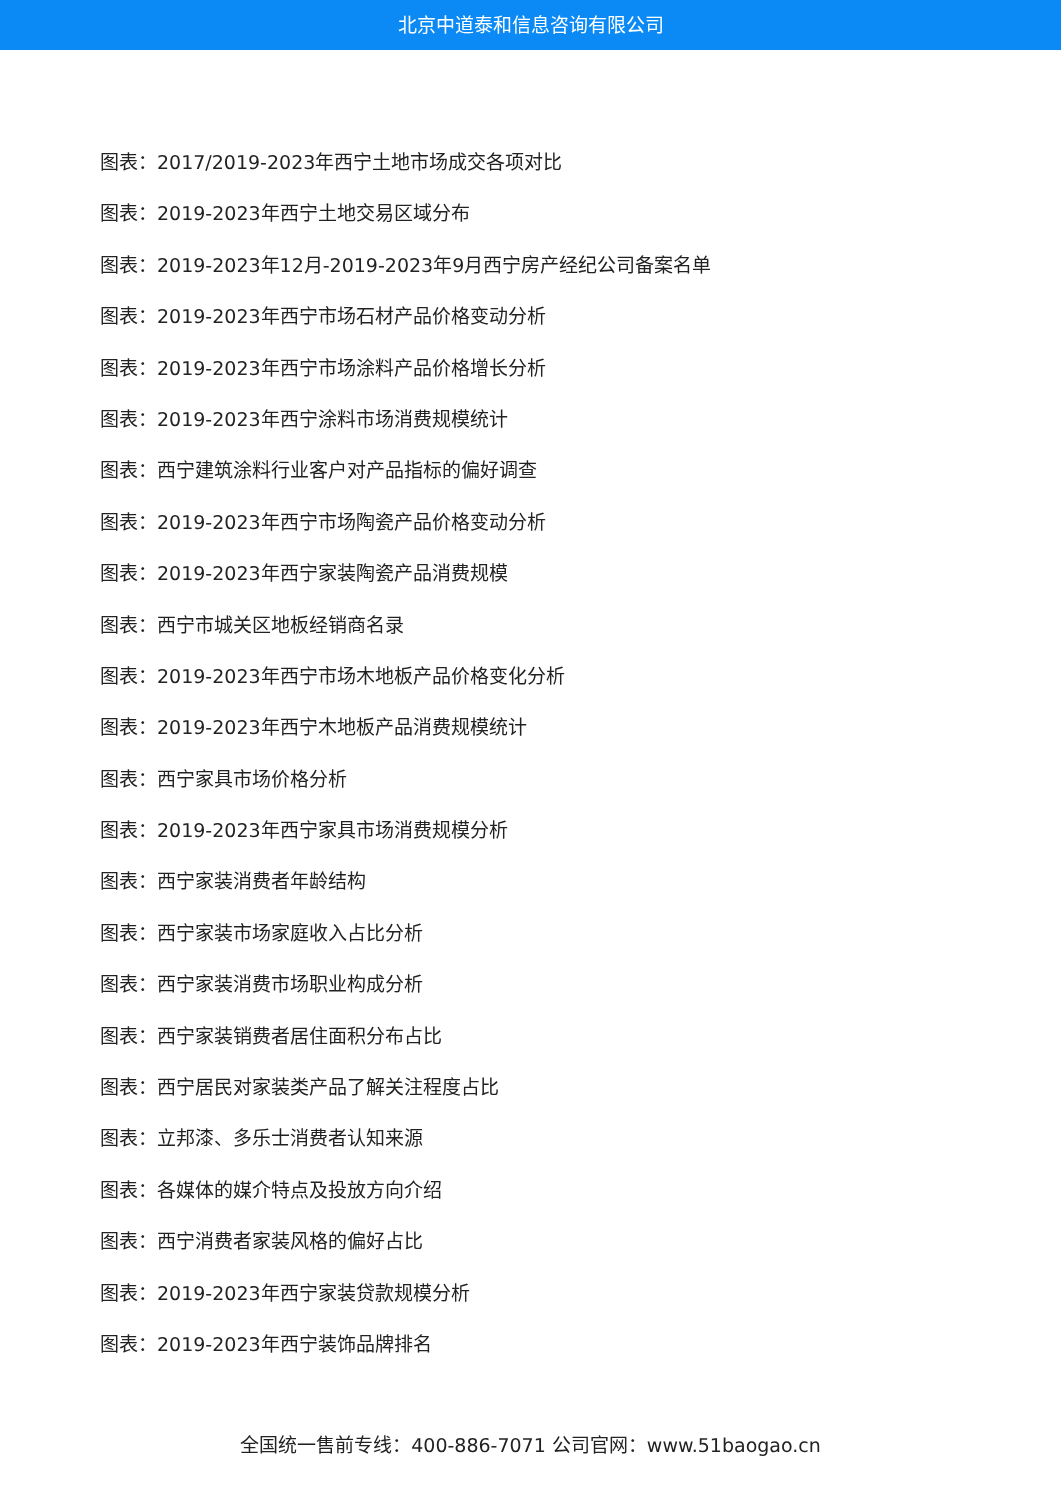北京中道泰和信息咨询有限公司
图表：2017/2019-2023年西宁土地市场成交各项对比
图表：2019-2023年西宁土地交易区域分布
图表：2019-2023年12月-2019-2023年9月西宁房产经纪公司备案名单
图表：2019-2023年西宁市场石材产品价格变动分析
图表：2019-2023年西宁市场涂料产品价格增长分析
图表：2019-2023年西宁涂料市场消费规模统计
图表：西宁建筑涂料行业客户对产品指标的偏好调查
图表：2019-2023年西宁市场陶瓷产品价格变动分析
图表：2019-2023年西宁家装陶瓷产品消费规模
图表：西宁市城关区地板经销商名录
图表：2019-2023年西宁市场木地板产品价格变化分析
图表：2019-2023年西宁木地板产品消费规模统计
图表：西宁家具市场价格分析
图表：2019-2023年西宁家具市场消费规模分析
图表：西宁家装消费者年龄结构
图表：西宁家装市场家庭收入占比分析
图表：西宁家装消费市场职业构成分析
图表：西宁家装销费者居住面积分布占比
图表：西宁居民对家装类产品了解关注程度占比
图表：立邦漆、多乐士消费者认知来源
图表：各媒体的媒介特点及投放方向介绍
图表：西宁消费者家装风格的偏好占比
图表：2019-2023年西宁家装贷款规模分析
图表：2019-2023年西宁装饰品牌排名
全国统一售前专线：400-886-7071 公司官网：www.51baogao.cn